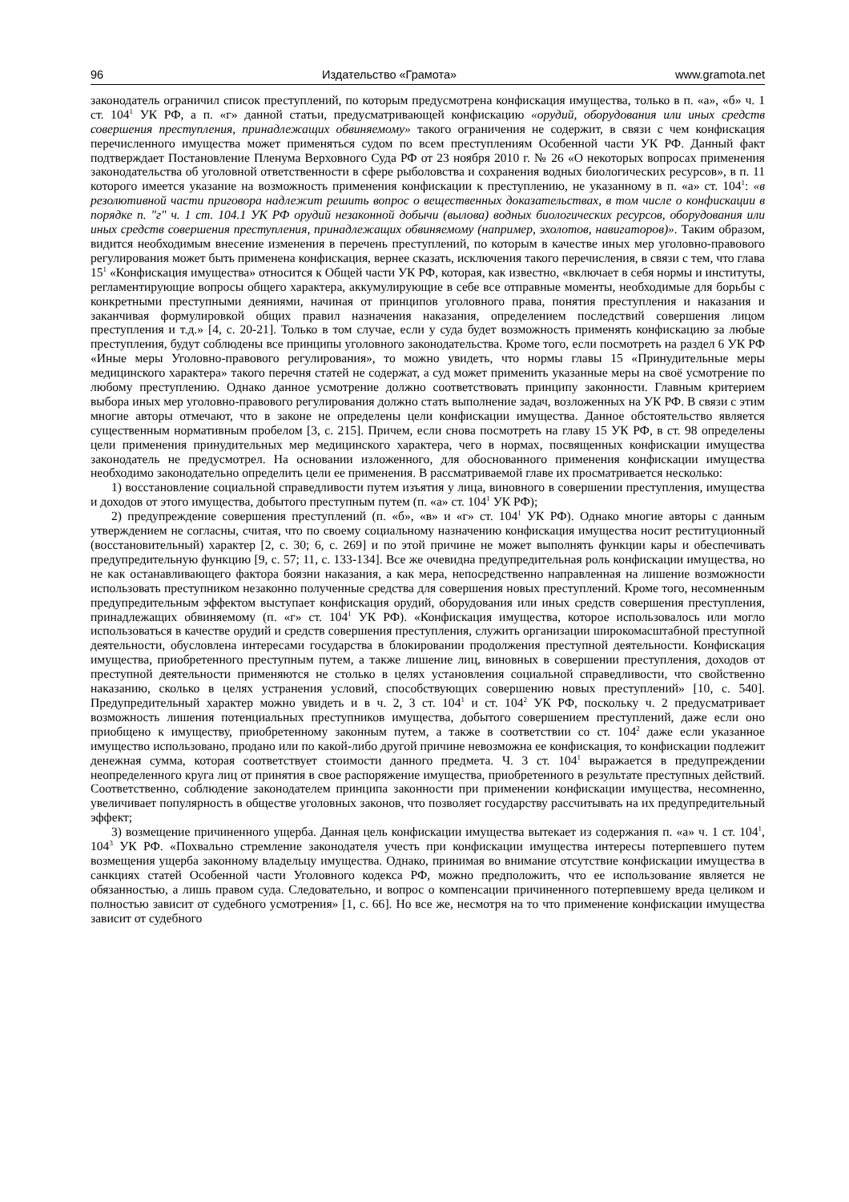96 Издательство «Грамота» www.gramota.net
законодатель ограничил список преступлений, по которым предусмотрена конфискация имущества, только в п. «а», «б» ч. 1 ст. 104<sup>1</sup> УК РФ, а п. «г» данной статьи, предусматривающей конфискацию «орудий, оборудования или иных средств совершения преступления, принадлежащих обвиняемому» такого ограничения не содержит, в связи с чем конфискация перечисленного имущества может применяться судом по всем преступлениям Особенной части УК РФ. Данный факт подтверждает Постановление Пленума Верховного Суда РФ от 23 ноября 2010 г. № 26 «О некоторых вопросах применения законодательства об уголовной ответственности в сфере рыболовства и сохранения водных биологических ресурсов», в п. 11 которого имеется указание на возможность применения конфискации к преступлению, не указанному в п. «а» ст. 104<sup>1</sup>: «в резолютивной части приговора надлежит решить вопрос о вещественных доказательствах, в том числе о конфискации в порядке п. "г" ч. 1 ст. 104.1 УК РФ орудий незаконной добычи (вылова) водных биологических ресурсов, оборудования или иных средств совершения преступления, принадлежащих обвиняемому (например, эхолотов, навигаторов)». Таким образом, видится необходимым внесение изменения в перечень преступлений, по которым в качестве иных мер уголовно-правового регулирования может быть применена конфискация, вернее сказать, исключения такого перечисления, в связи с тем, что глава 15<sup>1</sup> «Конфискация имущества» относится к Общей части УК РФ, которая, как известно, «включает в себя нормы и институты, регламентирующие вопросы общего характера, аккумулирующие в себе все отправные моменты, необходимые для борьбы с конкретными преступными деяниями, начиная от принципов уголовного права, понятия преступления и наказания и заканчивая формулировкой общих правил назначения наказания, определением последствий совершения лицом преступления и т.д.» [4, с. 20-21]. Только в том случае, если у суда будет возможность применять конфискацию за любые преступления, будут соблюдены все принципы уголовного законодательства. Кроме того, если посмотреть на раздел 6 УК РФ «Иные меры Уголовно-правового регулирования», то можно увидеть, что нормы главы 15 «Принудительные меры медицинского характера» такого перечня статей не содержат, а суд может применить указанные меры на своё усмотрение по любому преступлению. Однако данное усмотрение должно соответствовать принципу законности. Главным критерием выбора иных мер уголовно-правового регулирования должно стать выполнение задач, возложенных на УК РФ. В связи с этим многие авторы отмечают, что в законе не определены цели конфискации имущества. Данное обстоятельство является существенным нормативным пробелом [3, с. 215]. Причем, если снова посмотреть на главу 15 УК РФ, в ст. 98 определены цели применения принудительных мер медицинского характера, чего в нормах, посвященных конфискации имущества законодатель не предусмотрел. На основании изложенного, для обоснованного применения конфискации имущества необходимо законодательно определить цели ее применения. В рассматриваемой главе их просматривается несколько:
1) восстановление социальной справедливости путем изъятия у лица, виновного в совершении преступления, имущества и доходов от этого имущества, добытого преступным путем (п. «а» ст. 104<sup>1</sup> УК РФ);
2) предупреждение совершения преступлений (п. «б», «в» и «г» ст. 104<sup>1</sup> УК РФ). Однако многие авторы с данным утверждением не согласны, считая, что по своему социальному назначению конфискация имущества носит реституционный (восстановительный) характер [2, с. 30; 6, с. 269] и по этой причине не может выполнять функции кары и обеспечивать предупредительную функцию [9, с. 57; 11, с. 133-134]. Все же очевидна предупредительная роль конфискации имущества, но не как останавливающего фактора боязни наказания, а как мера, непосредственно направленная на лишение возможности использовать преступником незаконно полученные средства для совершения новых преступлений. Кроме того, несомненным предупредительным эффектом выступает конфискация орудий, оборудования или иных средств совершения преступления, принадлежащих обвиняемому (п. «г» ст. 104<sup>1</sup> УК РФ). «Конфискация имущества, которое использовалось или могло использоваться в качестве орудий и средств совершения преступления, служить организации широкомасштабной преступной деятельности, обусловлена интересами государства в блокировании продолжения преступной деятельности. Конфискация имущества, приобретенного преступным путем, а также лишение лиц, виновных в совершении преступления, доходов от преступной деятельности применяются не столько в целях установления социальной справедливости, что свойственно наказанию, сколько в целях устранения условий, способствующих совершению новых преступлений» [10, с. 540]. Предупредительный характер можно увидеть и в ч. 2, 3 ст. 104<sup>1</sup> и ст. 104<sup>2</sup> УК РФ, поскольку ч. 2 предусматривает возможность лишения потенциальных преступников имущества, добытого совершением преступлений, даже если оно приобщено к имуществу, приобретенному законным путем, а также в соответствии со ст. 104<sup>2</sup> даже если указанное имущество использовано, продано или по какой-либо другой причине невозможна ее конфискация, то конфискации подлежит денежная сумма, которая соответствует стоимости данного предмета. Ч. 3 ст. 104<sup>1</sup> выражается в предупреждении неопределенного круга лиц от принятия в свое распоряжение имущества, приобретенного в результате преступных действий. Соответственно, соблюдение законодателем принципа законности при применении конфискации имущества, несомненно, увеличивает популярность в обществе уголовных законов, что позволяет государству рассчитывать на их предупредительный эффект;
3) возмещение причиненного ущерба. Данная цель конфискации имущества вытекает из содержания п. «а» ч. 1 ст. 104<sup>1</sup>, 104<sup>3</sup> УК РФ. «Похвально стремление законодателя учесть при конфискации имущества интересы потерпевшего путем возмещения ущерба законному владельцу имущества. Однако, принимая во внимание отсутствие конфискации имущества в санкциях статей Особенной части Уголовного кодекса РФ, можно предположить, что ее использование является не обязанностью, а лишь правом суда. Следовательно, и вопрос о компенсации причиненного потерпевшему вреда целиком и полностью зависит от судебного усмотрения» [1, с. 66]. Но все же, несмотря на то что применение конфискации имущества зависит от судебного